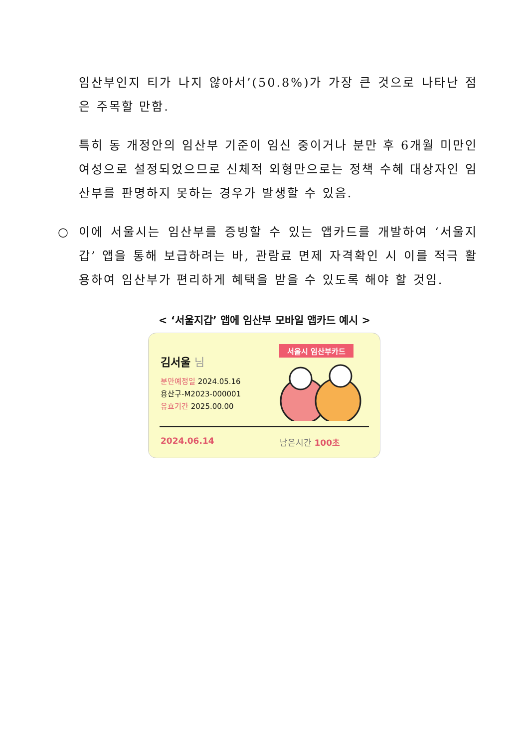임산부인지 티가 나지 않아서’(50.8%)가 가장 큰 것으로 나타난 점은 주목할 만함.
특히 동 개정안의 임산부 기준이 임신 중이거나 분만 후 6개월 미만인 여성으로 설정되었으므로 신체적 외형만으로는 정책 수혜 대상자인 임산부를 판명하지 못하는 경우가 발생할 수 있음.
○ 이에 서울시는 임산부를 증빙할 수 있는 앱카드를 개발하여 ‘서울지갑’ 앱을 통해 보급하려는 바, 관람료 면제 자격확인 시 이를 적극 활용하여 임산부가 편리하게 혜택을 받을 수 있도록 해야 할 것임.
< ‘서울지갑’ 앱에 임산부 모바일 앱카드 예시 >
서울시 임산부카드
김서울 님
분만예정일 2024.05.16
용산구-M2023-000001
유효기간 2025.00.00
2024.06.14 남은시간 100초